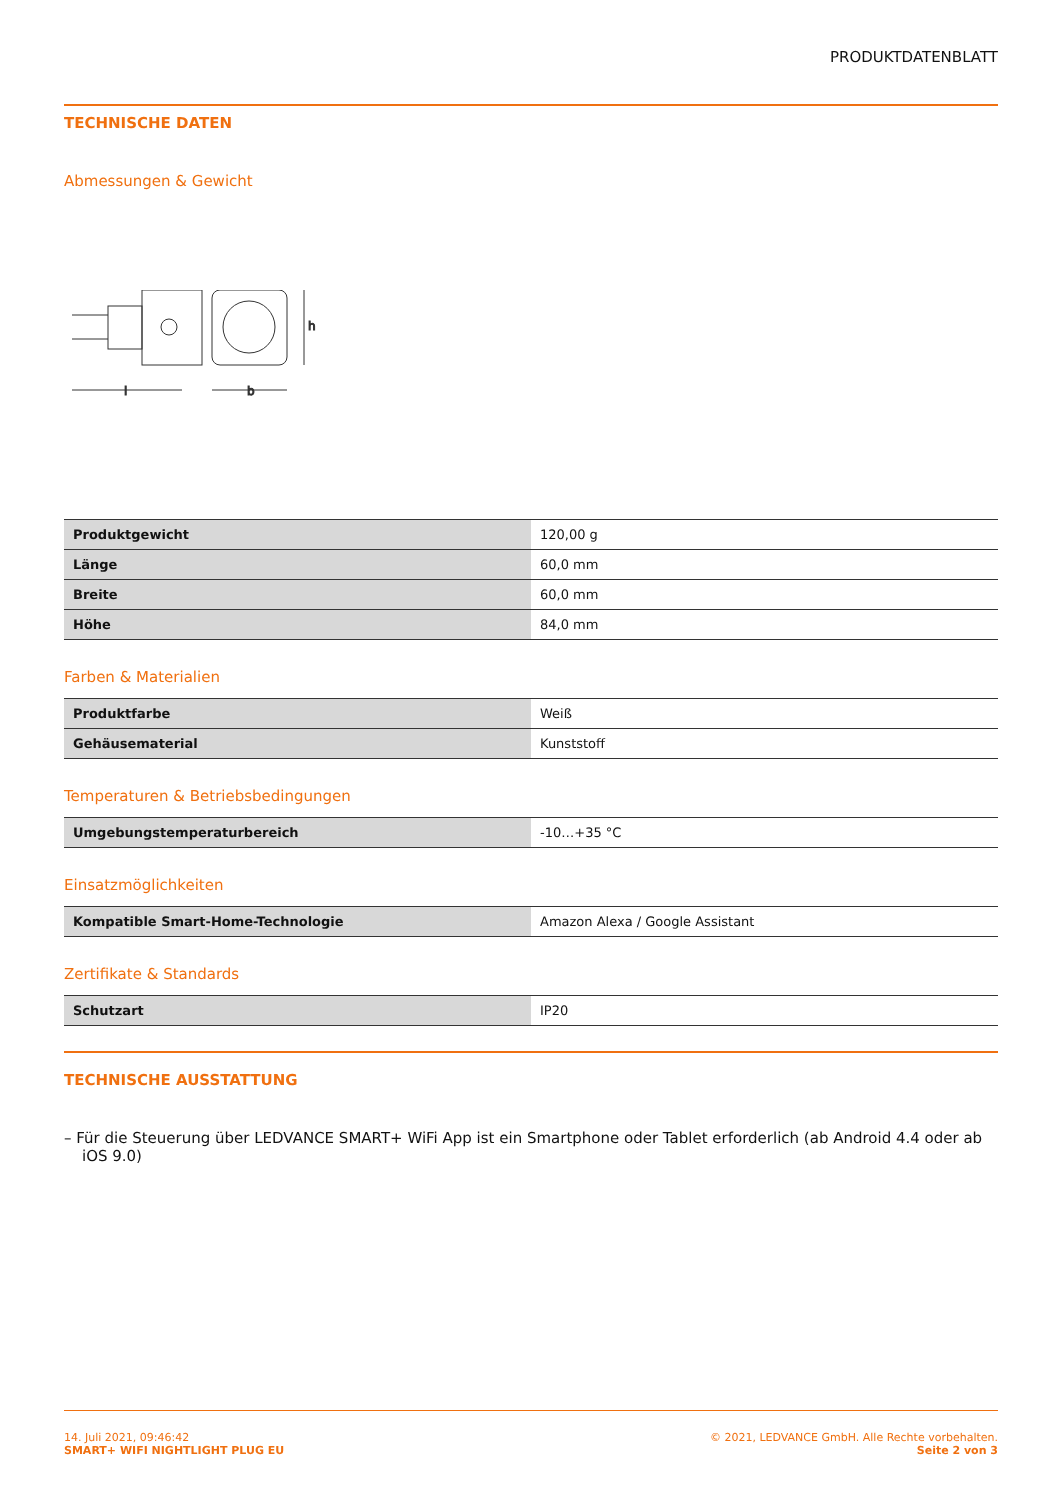PRODUKTDATENBLATT
TECHNISCHE DATEN
Abmessungen & Gewicht
l
b
h
| Produktgewicht | 120,00 g |
| Länge | 60,0 mm |
| Breite | 60,0 mm |
| Höhe | 84,0 mm |
Farben & Materialien
| Produktfarbe | Weiß |
| Gehäusematerial | Kunststoff |
Temperaturen & Betriebsbedingungen
| Umgebungstemperaturbereich | -10…+35 °C |
Einsatzmöglichkeiten
| Kompatible Smart-Home-Technologie | Amazon Alexa / Google Assistant |
Zertifikate & Standards
| Schutzart | IP20 |
TECHNISCHE AUSSTATTUNG
– Für die Steuerung über LEDVANCE SMART+ WiFi App ist ein Smartphone oder Tablet erforderlich (ab Android 4.4 oder ab iOS 9.0)
14. Juli 2021, 09:46:42
SMART+ WIFI NIGHTLIGHT PLUG EU
© 2021, LEDVANCE GmbH. Alle Rechte vorbehalten.
Seite 2 von 3